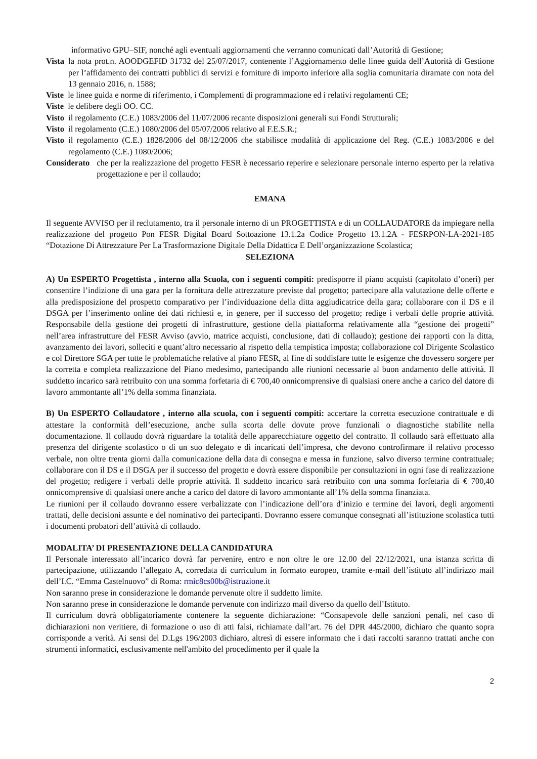informativo GPU–SIF, nonché agli eventuali aggiornamenti che verranno comunicati dall’Autorità di Gestione;
Vista la nota prot.n. AOODGEFID 31732 del 25/07/2017, contenente l’Aggiornamento delle linee guida dell’Autorità di Gestione per l’affidamento dei contratti pubblici di servizi e forniture di importo inferiore alla soglia comunitaria diramate con nota del 13 gennaio 2016, n. 1588;
Viste le linee guida e norme di riferimento, i Complementi di programmazione ed i relativi regolamenti CE;
Viste le delibere degli OO. CC.
Visto il regolamento (C.E.) 1083/2006 del 11/07/2006 recante disposizioni generali sui Fondi Strutturali;
Visto il regolamento (C.E.) 1080/2006 del 05/07/2006 relativo al F.E.S.R.;
Visto il regolamento (C.E.) 1828/2006 del 08/12/2006 che stabilisce modalità di applicazione del Reg. (C.E.) 1083/2006 e del regolamento (C.E.) 1080/2006;
Considerato che per la realizzazione del progetto FESR è necessario reperire e selezionare personale interno esperto per la relativa progettazione e per il collaudo;
EMANA
Il seguente AVVISO per il reclutamento, tra il personale interno di un PROGETTISTA e di un COLLAUDATORE da impiegare nella realizzazione del progetto Pon FESR Digital Board Sottoazione 13.1.2a Codice Progetto 13.1.2A - FESRPON-LA-2021-185 “Dotazione Di Attrezzature Per La Trasformazione Digitale Della Didattica E Dell’organizzazione Scolastica;
SELEZIONA
A) Un ESPERTO Progettista , interno alla Scuola, con i seguenti compiti: predisporre il piano acquisti (capitolato d’oneri) per consentire l’indizione di una gara per la fornitura delle attrezzature previste dal progetto; partecipare alla valutazione delle offerte e alla predisposizione del prospetto comparativo per l’individuazione della ditta aggiudicatrice della gara; collaborare con il DS e il DSGA per l’inserimento online dei dati richiesti e, in genere, per il successo del progetto; redige i verbali delle proprie attività. Responsabile della gestione dei progetti di infrastrutture, gestione della piattaforma relativamente alla “gestione dei progetti” nell’area infrastrutture del FESR Avviso (avvio, matrice acquisti, conclusione, dati di collaudo); gestione dei rapporti con la ditta, avanzamento dei lavori, solleciti e quant’altro necessario al rispetto della tempistica imposta; collaborazione col Dirigente Scolastico e col Direttore SGA per tutte le problematiche relative al piano FESR, al fine di soddisfare tutte le esigenze che dovessero sorgere per la corretta e completa realizzazione del Piano medesimo, partecipando alle riunioni necessarie al buon andamento delle attività. Il suddetto incarico sarà retribuito con una somma forfetaria di € 700,40 onnicomprensive di qualsiasi onere anche a carico del datore di lavoro ammontante all’1% della somma finanziata.
B) Un ESPERTO Collaudatore , interno alla scuola, con i seguenti compiti: accertare la corretta esecuzione contrattuale e di attestare la conformità dell’esecuzione, anche sulla scorta delle dovute prove funzionali o diagnostiche stabilite nella documentazione. Il collaudo dovrà riguardare la totalità delle apparecchiature oggetto del contratto. Il collaudo sarà effettuato alla presenza del dirigente scolastico o di un suo delegato e di incaricati dell’impresa, che devono controfirmare il relativo processo verbale, non oltre trenta giorni dalla comunicazione della data di consegna e messa in funzione, salvo diverso termine contrattuale; collaborare con il DS e il DSGA per il successo del progetto e dovrà essere disponibile per consultazioni in ogni fase di realizzazione del progetto; redigere i verbali delle proprie attività. Il suddetto incarico sarà retribuito con una somma forfetaria di € 700,40 onnicomprensive di qualsiasi onere anche a carico del datore di lavoro ammontante all’1% della somma finanziata.
Le riunioni per il collaudo dovranno essere verbalizzate con l’indicazione dell’ora d’inizio e termine dei lavori, degli argomenti trattati, delle decisioni assunte e del nominativo dei partecipanti. Dovranno essere comunque consegnati all’istituzione scolastica tutti i documenti probatori dell’attività di collaudo.
MODALITA’ DI PRESENTAZIONE DELLA CANDIDATURA
Il Personale interessato all’incarico dovrà far pervenire, entro e non oltre le ore 12.00 del 22/12/2021, una istanza scritta di partecipazione, utilizzando l’allegato A, corredata di curriculum in formato europeo, tramite e-mail dell’istituto all’indirizzo mail dell’I.C. “Emma Castelnuovo” di Roma: rmic8cs00b@istruzione.it
Non saranno prese in considerazione le domande pervenute oltre il suddetto limite.
Non saranno prese in considerazione le domande pervenute con indirizzo mail diverso da quello dell’Istituto.
Il curriculum dovrà obbligatoriamente contenere la seguente dichiarazione: “Consapevole delle sanzioni penali, nel caso di dichiarazioni non veritiere, di formazione o uso di atti falsi, richiamate dall’art. 76 del DPR 445/2000, dichiaro che quanto sopra corrisponde a verità. Ai sensi del D.Lgs 196/2003 dichiaro, altresì di essere informato che i dati raccolti saranno trattati anche con strumenti informatici, esclusivamente nell'ambito del procedimento per il quale la
2